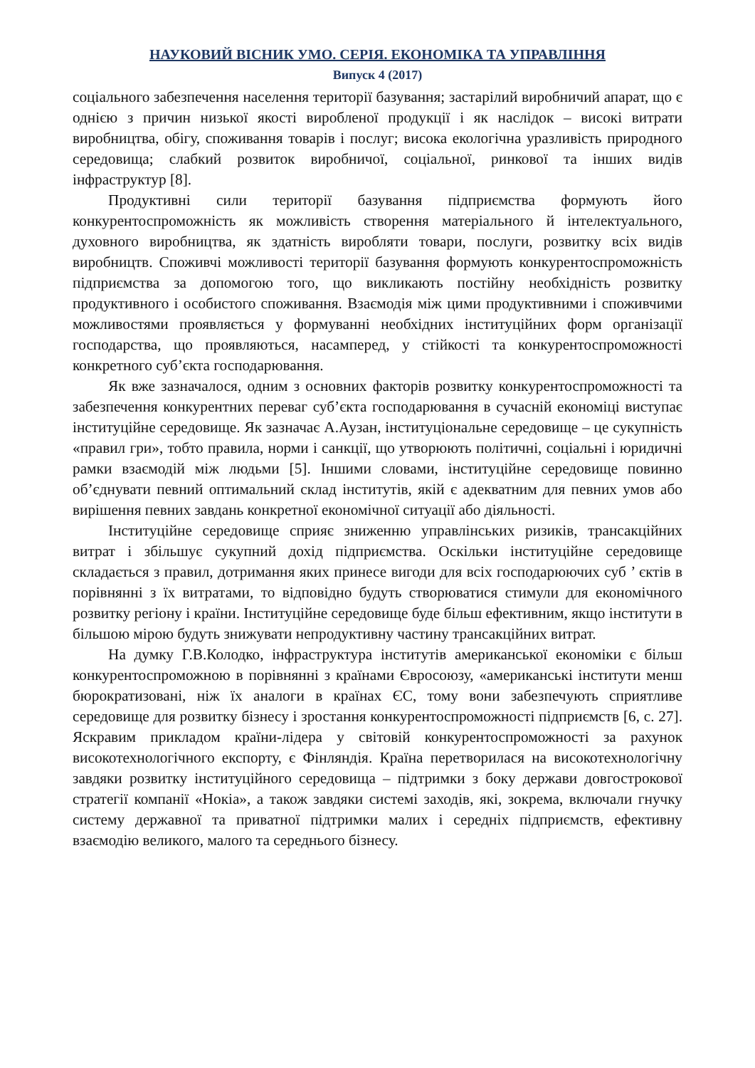НАУКОВИЙ ВІСНИК УМО. СЕРІЯ. ЕКОНОМІКА ТА УПРАВЛІННЯ
Випуск 4 (2017)
соціального забезпечення населення території базування; застарілий виробничий апарат, що є однією з причин низької якості виробленої продукції і як наслідок – високі витрати виробництва, обігу, споживання товарів і послуг; висока екологічна уразливість природного середовища; слабкий розвиток виробничої, соціальної, ринкової та інших видів інфраструктур [8].
Продуктивні сили території базування підприємства формують його конкурентоспроможність як можливість створення матеріального й інтелектуального, духовного виробництва, як здатність виробляти товари, послуги, розвитку всіх видів виробництв. Споживчі можливості території базування формують конкурентоспроможність підприємства за допомогою того, що викликають постійну необхідність розвитку продуктивного і особистого споживання. Взаємодія між цими продуктивними і споживчими можливостями проявляється у формуванні необхідних інституційних форм організації господарства, що проявляються, насамперед, у стійкості та конкурентоспроможності конкретного суб’єкта господарювання.
Як вже зазначалося, одним з основних факторів розвитку конкурентоспроможності та забезпечення конкурентних переваг суб’єкта господарювання в сучасній економіці виступає інституційне середовище. Як зазначає А.Аузан, інституціональне середовище – це сукупність «правил гри», тобто правила, норми і санкції, що утворюють політичні, соціальні і юридичні рамки взаємодій між людьми [5]. Іншими словами, інституційне середовище повинно об’єднувати певний оптимальний склад інститутів, якій є адекватним для певних умов або вирішення певних завдань конкретної економічної ситуації або діяльності.
Інституційне середовище сприяє зниженню управлінських ризиків, трансакційних витрат і збільшує сукупний дохід підприємства. Оскільки інституційне середовище складається з правил, дотримання яких принесе вигоди для всіх господарюючих суб ’ єктів в порівнянні з їх витратами, то відповідно будуть створюватися стимули для економічного розвитку регіону і країни. Інституційне середовище буде більш ефективним, якщо інститути в більшою мірою будуть знижувати непродуктивну частину трансакційних витрат.
На думку Г.В.Колодко, інфраструктура інститутів американської економіки є більш конкурентоспроможною в порівнянні з країнами Євросоюзу, «американські інститути менш бюрократизовані, ніж їх аналоги в країнах ЄС, тому вони забезпечують сприятливе середовище для розвитку бізнесу і зростання конкурентоспроможності підприємств [6, с. 27]. Яскравим прикладом країни-лідера у світовій конкурентоспроможності за рахунок високотехнологічного експорту, є Фінляндія. Країна перетворилася на високотехнологічну завдяки розвитку інституційного середовища – підтримки з боку держави довгострокової стратегії компанії «Нокіа», а також завдяки системі заходів, які, зокрема, включали гнучку систему державної та приватної підтримки малих і середніх підприємств, ефективну взаємодію великого, малого та середнього бізнесу.